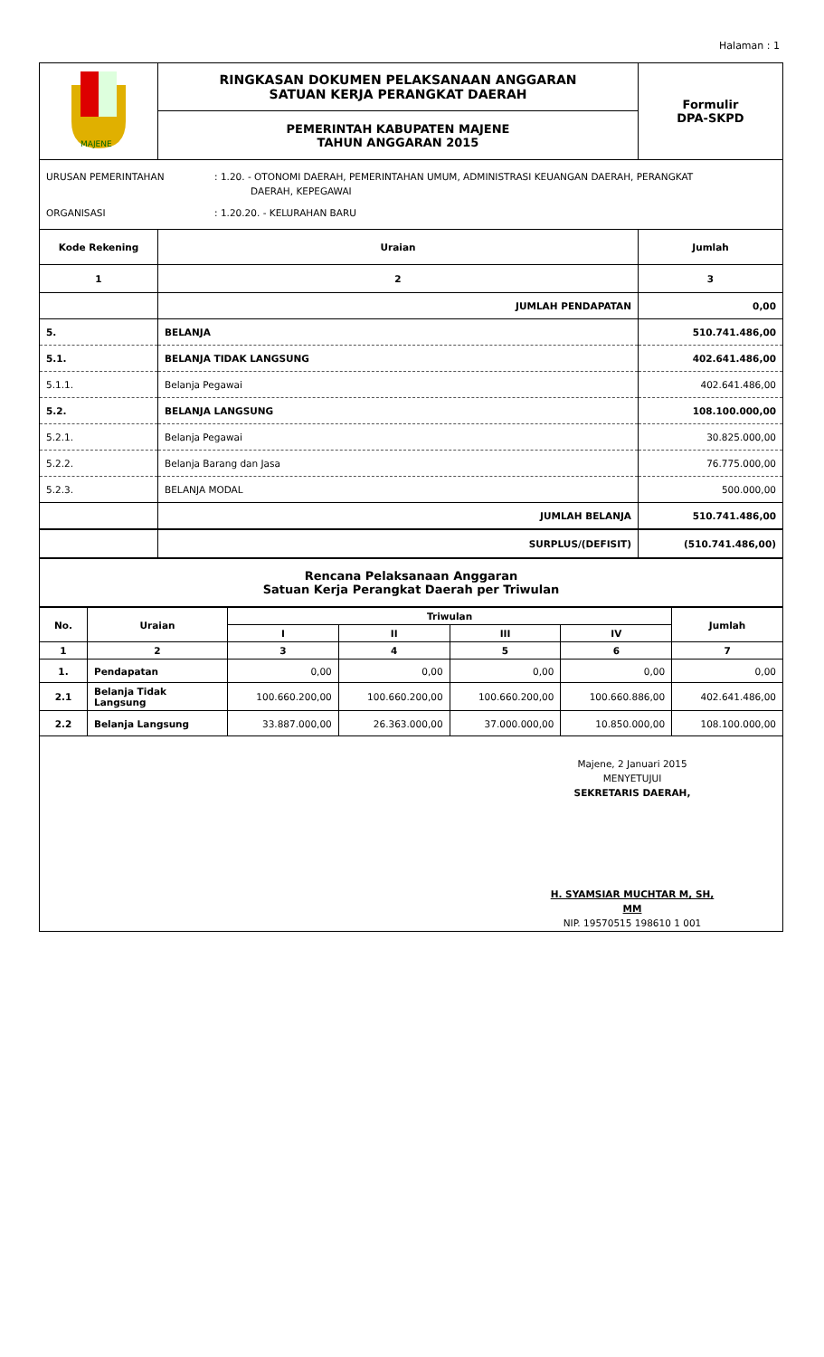Halaman : 1
| MAJENE | RINGKASAN DOKUMEN PELAKSANAAN ANGGARAN SATUAN KERJA PERANGKAT DAERAH | Formulir DPA-SKPD |
| | PEMERINTAH KABUPATEN MAJENE TAHUN ANGGARAN 2015 | |
| URUSAN PEMERINTAHAN : 1.20. - OTONOMI DAERAH, PEMERINTAHAN UMUM, ADMINISTRASI KEUANGAN DAERAH, PERANGKAT DAERAH, KEPEGAWAI ORGANISASI : 1.20.20. - KELURAHAN BARU | | |
| Kode Rekening | Uraian | Jumlah |
| 1 | 2 | 3 |
| | JUMLAH PENDAPATAN | 0,00 |
| 5. | BELANJA | 510.741.486,00 |
| 5.1. | BELANJA TIDAK LANGSUNG | 402.641.486,00 |
| 5.1.1. | Belanja Pegawai | 402.641.486,00 |
| 5.2. | BELANJA LANGSUNG | 108.100.000,00 |
| 5.2.1. | Belanja Pegawai | 30.825.000,00 |
| 5.2.2. | Belanja Barang dan Jasa | 76.775.000,00 |
| 5.2.3. | BELANJA MODAL | 500.000,00 |
| | JUMLAH BELANJA | 510.741.486,00 |
| | SURPLUS/(DEFISIT) | (510.741.486,00) |
| Rencana Pelaksanaan Anggaran Satuan Kerja Perangkat Daerah per Triwulan | | |
| No. | Uraian | Triwulan | | | | Jumlah |
| --- | --- | --- | --- | --- | --- | --- |
| | | I | II | III | IV | |
| 1 | 2 | 3 | 4 | 5 | 6 | 7 |
| 1. | Pendapatan | 0,00 | 0,00 | 0,00 | 0,00 | 0,00 |
| 2.1 | Belanja Tidak Langsung | 100.660.200,00 | 100.660.200,00 | 100.660.200,00 | 100.660.886,00 | 402.641.486,00 |
| 2.2 | Belanja Langsung | 33.887.000,00 | 26.363.000,00 | 37.000.000,00 | 10.850.000,00 | 108.100.000,00 |
Majene, 2 Januari 2015
MENYETUJUI
SEKRETARIS DAERAH,
H. SYAMSIAR MUCHTAR M, SH, MM
NIP. 19570515 198610 1 001